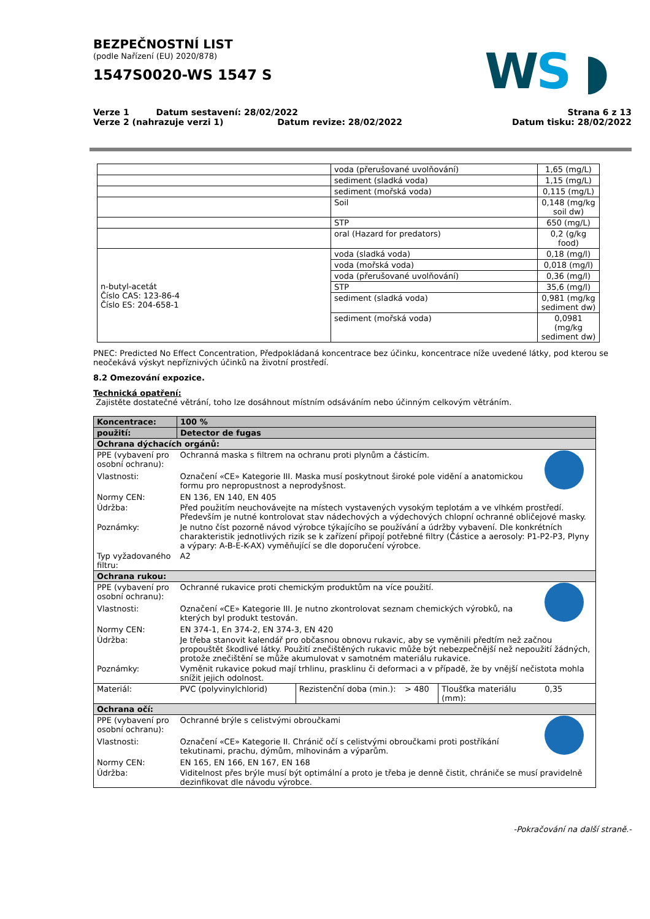WS ◗
BEZPEČNOSTNÍ LIST
(podle Nařízení (EU) 2020/878)
1547S0020-WS 1547 S
Verze 1 Datum sestavení: 28/02/2022
Verze 2 (nahrazuje verzi 1) Datum revize: 28/02/2022
Strana 6 z 13
Datum tisku: 28/02/2022
| | voda (přerušované uvolňování) | 1,65 (mg/L) |
| | sediment (sladká voda) | 1,15 (mg/L) |
| | sediment (mořská voda) | 0,115 (mg/L) |
| | Soil | 0,148 (mg/kg soil dw) |
| | STP | 650 (mg/L) |
| | oral (Hazard for predators) | 0,2 (g/kg food) |
| n-butyl-acetát Číslo CAS: 123-86-4 Číslo ES: 204-658-1 | voda (sladká voda) | 0,18 (mg/l) |
| | voda (mořská voda) | 0,018 (mg/l) |
| | voda (přerušované uvolňování) | 0,36 (mg/l) |
| | STP | 35,6 (mg/l) |
| | sediment (sladká voda) | 0,981 (mg/kg sediment dw) |
| | sediment (mořská voda) | 0,0981 (mg/kg sediment dw) |
PNEC: Predicted No Effect Concentration, Předpokládaná koncentrace bez účinku, koncentrace níže uvedené látky, pod kterou se neočekává výskyt nepříznivých účinků na životní prostředí.
8.2 Omezování expozice.
Technická opatření:
Zajistěte dostatečné větrání, toho lze dosáhnout místním odsáváním nebo účinným celkovým větráním.
| Koncentrace: | 100 % | | | | |
| použití: | Detector de fugas | | | | |
| Ochrana dýchacích orgánů: | | | | | |
| PPE (vybavení pro osobní ochranu): | Ochranná maska s filtrem na ochranu proti plynům a částicím. | | | | |
| Vlastnosti: | Označení «CE» Kategorie III. Maska musí poskytnout široké pole vidění a anatomickou formu pro nepropustnost a neprodyšnost. | | | | |
| Normy CEN: | EN 136, EN 140, EN 405 | | | | |
| Údržba: | Před použitím neuchovávejte na místech vystavených vysokým teplotám a ve vlhkém prostředí. Především je nutné kontrolovat stav nádechových a výdechových chlopní ochranné obličejové masky. | | | | |
| Poznámky: | Je nutno číst pozorně návod výrobce týkajícího se používání a údržby vybavení. Dle konkrétních charakteristik jednotlivých rizik se k zařízení připojí potřebné filtry (Částice a aerosoly: P1-P2-P3, Plyny a výpary: A-B-E-K-AX) vyměňující se dle doporučení výrobce. | | | | |
| Typ vyžadovaného filtru: | A2 | | | | |
| Ochrana rukou: | | | | | |
| PPE (vybavení pro osobní ochranu): | Ochranné rukavice proti chemickým produktům na více použití. | | | | |
| Vlastnosti: | Označení «CE» Kategorie III. Je nutno zkontrolovat seznam chemických výrobků, na kterých byl produkt testován. | | | | |
| Normy CEN: | EN 374-1, En 374-2, EN 374-3, EN 420 | | | | |
| Údržba: | Je třeba stanovit kalendář pro občasnou obnovu rukavic, aby se vyměnili předtím než začnou propouštět škodlivé látky. Použití znečištěných rukavic může být nebezpečnější než nepoužití žádných, protože znečištění se může akumulovat v samotném materiálu rukavice. | | | | |
| Poznámky: | Vyměnit rukavice pokud mají trhlinu, prasklinu či deformaci a v případě, že by vnější nečistota mohla snížit jejich odolnost. | | | | |
| Materiál: | PVC (polyvinylchlorid) | Rezistenční doba (min.): | > 480 | Tloušťka materiálu (mm): | 0,35 |
| Ochrana očí: | | | | | |
| PPE (vybavení pro osobní ochranu): | Ochranné brýle s celistvými obroučkami | | | | |
| Vlastnosti: | Označení «CE» Kategorie II. Chránič očí s celistvými obroučkami proti postříkání tekutinami, prachu, dýmům, mlhovinám a výparům. | | | | |
| Normy CEN: | EN 165, EN 166, EN 167, EN 168 | | | | |
| Údržba: | Viditelnost přes brýle musí být optimální a proto je třeba je denně čistit, chrániče se musí pravidelně dezinfikovat dle návodu výrobce. | | | | |
-Pokračování na další straně.-